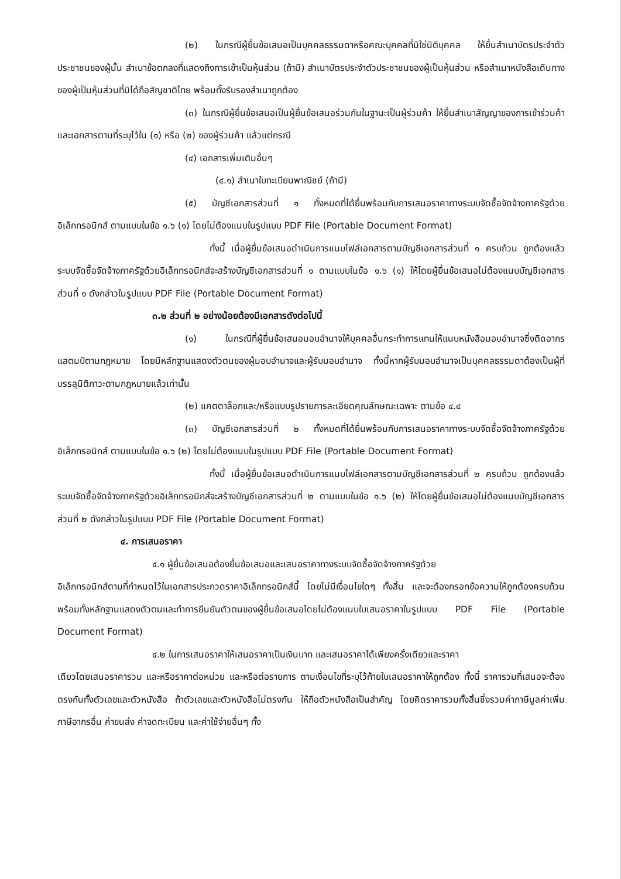(๒) ในกรณีผู้ยื่นข้อเสนอเป็นบุคคลธรรมดาหรือคณะบุคคลที่มิใช่นิติบุคคล ให้ยื่นสำเนาบัตรประจำตัวประชาชนของผู้นั้น สำเนาข้อตกลงที่แสดงถึงการเข้าเป็นหุ้นส่วน (ถ้ามี) สำเนาบัตรประจำตัวประชาชนของผู้เป็นหุ้นส่วน หรือสำเนาหนังสือเดินทางของผู้เป็นหุ้นส่วนที่มิได้ถือสัญชาติไทย พร้อมทั้งรับรองสำเนาถูกต้อง
(๓) ในกรณีผู้ยื่นข้อเสนอเป็นผู้ยื่นข้อเสนอร่วมกันในฐานะเป็นผู้ร่วมค้า ให้ยื่นสำเนาสัญญาของการเข้าร่วมค้า และเอกสารตามที่ระบุไว้ใน (๑) หรือ (๒) ของผู้ร่วมค้า แล้วแต่กรณี
(๔) เอกสารเพิ่มเติมอื่นๆ
(๔.๑) สำเนาใบทะเบียนพาณิชย์ (ถ้ามี)
(๕) บัญชีเอกสารส่วนที่ ๑ ทั้งหมดที่ได้ยื่นพร้อมกับการเสนอราคาทางระบบจัดซื้อจัดจ้างภาครัฐด้วยอิเล็กทรอนิกส์ ตามแบบในข้อ ๑.๖ (๑) โดยไม่ต้องแนบในรูปแบบ PDF File (Portable Document Format)
ทั้งนี้ เมื่อผู้ยื่นข้อเสนอดำเนินการแนบไฟล์เอกสารตามบัญชีเอกสารส่วนที่ ๑ ครบถ้วน ถูกต้องแล้ว ระบบจัดซื้อจัดจ้างภาครัฐด้วยอิเล็กทรอนิกส์จะสร้างบัญชีเอกสารส่วนที่ ๑ ตามแบบในข้อ ๑.๖ (๑) ให้โดยผู้ยื่นข้อเสนอไม่ต้องแนบบัญชีเอกสารส่วนที่ ๑ ดังกล่าวในรูปแบบ PDF File (Portable Document Format)
๓.๒ ส่วนที่ ๒ อย่างน้อยต้องมีเอกสารดังต่อไปนี้
(๑) ในกรณีที่ผู้ยื่นข้อเสนอมอบอำนาจให้บุคคลอื่นกระทำการแทนให้แนบหนังสือมอบอำนาจซึ่งติดอากรแสตมป์ตามกฎหมาย โดยมีหลักฐานแสดงตัวตนของผู้มอบอำนาจและผู้รับมอบอำนาจ ทั้งนี้หากผู้รับมอบอำนาจเป็นบุคคลธรรมดาต้องเป็นผู้ที่บรรลุนิติภาวะตามกฎหมายแล้วเท่านั้น
(๒) แคตตาล็อกและ/หรือแบบรูปรายการละเอียดคุณลักษณะเฉพาะ ตามข้อ ๔.๔
(๓) บัญชีเอกสารส่วนที่ ๒ ทั้งหมดที่ได้ยื่นพร้อมกับการเสนอราคาทางระบบจัดซื้อจัดจ้างภาครัฐด้วยอิเล็กทรอนิกส์ ตามแบบในข้อ ๑.๖ (๒) โดยไม่ต้องแนบในรูปแบบ PDF File (Portable Document Format)
ทั้งนี้ เมื่อผู้ยื่นข้อเสนอดำเนินการแนบไฟล์เอกสารตามบัญชีเอกสารส่วนที่ ๒ ครบถ้วน ถูกต้องแล้ว ระบบจัดซื้อจัดจ้างภาครัฐด้วยอิเล็กทรอนิกส์จะสร้างบัญชีเอกสารส่วนที่ ๒ ตามแบบในข้อ ๑.๖ (๒) ให้โดยผู้ยื่นข้อเสนอไม่ต้องแนบบัญชีเอกสารส่วนที่ ๒ ดังกล่าวในรูปแบบ PDF File (Portable Document Format)
๔. การเสนอราคา
๔.๑ ผู้ยื่นข้อเสนอต้องยื่นข้อเสนอและเสนอราคาทางระบบจัดซื้อจัดจ้างภาครัฐด้วย
อิเล็กทรอนิกส์ตามที่กำหนดไว้ในเอกสารประกวดราคาอิเล็กทรอนิกส์นี้ โดยไม่มีเงื่อนไขใดๆ ทั้งสิ้น และจะต้องกรอกข้อความให้ถูกต้องครบถ้วน พร้อมทั้งหลักฐานแสดงตัวตนและทำการยืนยันตัวตนของผู้ยื่นข้อเสนอโดยไม่ต้องแนบใบเสนอราคาในรูปแบบ PDF File (Portable Document Format)
๔.๒ ในการเสนอราคาให้เสนอราคาเป็นเงินบาท และเสนอราคาได้เพียงครั้งเดียวและราคา
เดียวโดยเสนอราคารวม และหรือราคาต่อหน่วย และหรือต่อรายการ ตามเงื่อนไขที่ระบุไว้ท้ายใบเสนอราคาให้ถูกต้อง ทั้งนี้ ราคารวมที่เสนอจะต้องตรงกันทั้งตัวเลขและตัวหนังสือ ถ้าตัวเลขและตัวหนังสือไม่ตรงกัน ให้ถือตัวหนังสือเป็นสำคัญ โดยคิดราคารวมทั้งสิ้นซึ่งรวมค่าภาษีมูลค่าเพิ่ม ภาษีอากรอื่น ค่าขนส่ง ค่าจดทะเบียน และค่าใช้จ่ายอื่นๆ ทั้ง